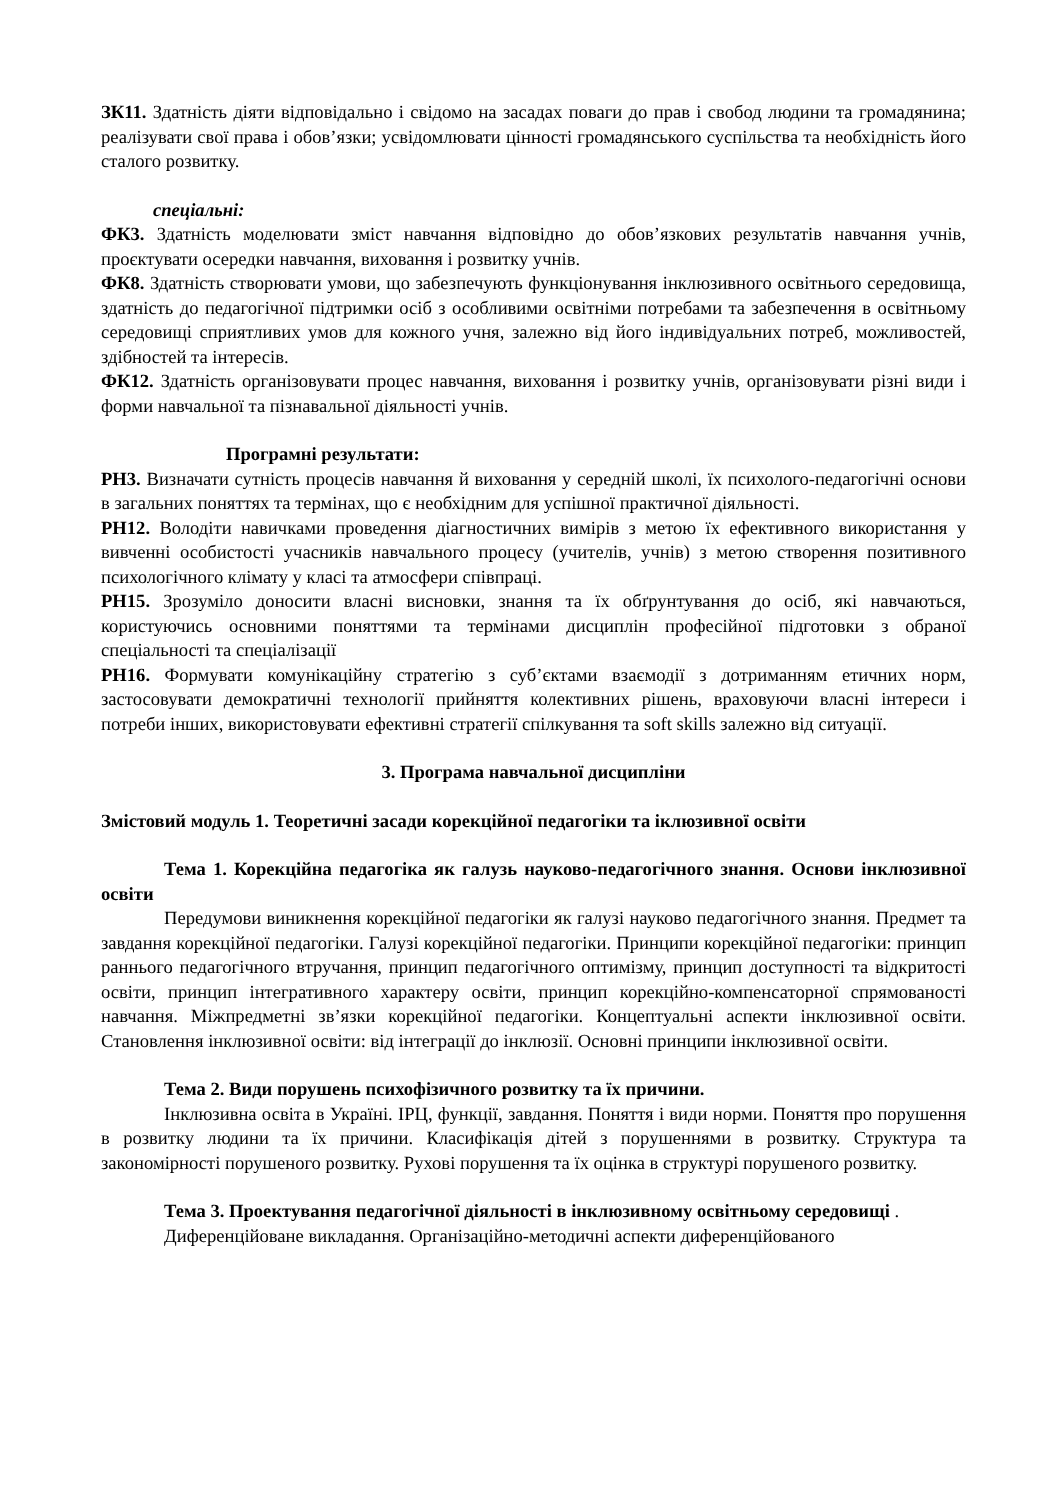ЗК11. Здатність діяти відповідально і свідомо на засадах поваги до прав і свобод людини та громадянина; реалізувати свої права і обов’язки; усвідомлювати цінності громадянського суспільства та необхідність його сталого розвитку.
спеціальні:
ФК3. Здатність моделювати зміст навчання відповідно до обов’язкових результатів навчання учнів, проєктувати осередки навчання, виховання і розвитку учнів.
ФК8. Здатність створювати умови, що забезпечують функціонування інклюзивного освітнього середовища, здатність до педагогічної підтримки осіб з особливими освітніми потребами та забезпечення в освітньому середовищі сприятливих умов для кожного учня, залежно від його індивідуальних потреб, можливостей, здібностей та інтересів.
ФК12. Здатність організовувати процес навчання, виховання і розвитку учнів, організовувати різні види і форми навчальної та пізнавальної діяльності учнів.
Програмні результати:
РН3. Визначати сутність процесів навчання й виховання у середній школі, їх психолого-педагогічні основи в загальних поняттях та термінах, що є необхідним для успішної практичної діяльності.
РН12. Володіти навичками проведення діагностичних вимірів з метою їх ефективного використання у вивченні особистості учасників навчального процесу (учителів, учнів) з метою створення позитивного психологічного клімату у класі та атмосфери співпраці.
РН15. Зрозуміло доносити власні висновки, знання та їх обґрунтування до осіб, які навчаються, користуючись основними поняттями та термінами дисциплін професійної підготовки з обраної спеціальності та спеціалізації
РН16. Формувати комунікаційну стратегію з суб’єктами взаємодії з дотриманням етичних норм, застосовувати демократичні технології прийняття колективних рішень, враховуючи власні інтереси і потреби інших, використовувати ефективні стратегії спілкування та soft skills залежно від ситуації.
3. Програма навчальної дисципліни
Змістовий модуль 1. Теоретичні засади корекційної педагогіки та іклюзивної освіти
Тема 1. Корекційна педагогіка як галузь науково-педагогічного знання. Основи інклюзивної освіти
Передумови виникнення корекційної педагогіки як галузі науково педагогічного знання. Предмет та завдання корекційної педагогіки. Галузі корекційної педагогіки. Принципи корекційної педагогіки: принцип раннього педагогічного втручання, принцип педагогічного оптимізму, принцип доступності та відкритості освіти, принцип інтегративного характеру освіти, принцип корекційно-компенсаторної спрямованості навчання. Міжпредметні зв’язки корекційної педагогіки. Концептуальні аспекти інклюзивної освіти. Становлення інклюзивної освіти: від інтеграції до інклюзії. Основні принципи інклюзивної освіти.
Тема 2. Види порушень психофізичного розвитку та їх причини.
Інклюзивна освіта в Україні. ІРЦ, функції, завдання. Поняття і види норми. Поняття про порушення в розвитку людини та їх причини. Класифікація дітей з порушеннями в розвитку. Структура та закономірності порушеного розвитку. Рухові порушення та їх оцінка в структурі порушеного розвитку.
Тема 3. Проектування педагогічної діяльності в інклюзивному освітньому середовищі .
Диференційоване викладання. Організаційно-методичні аспекти диференційованого